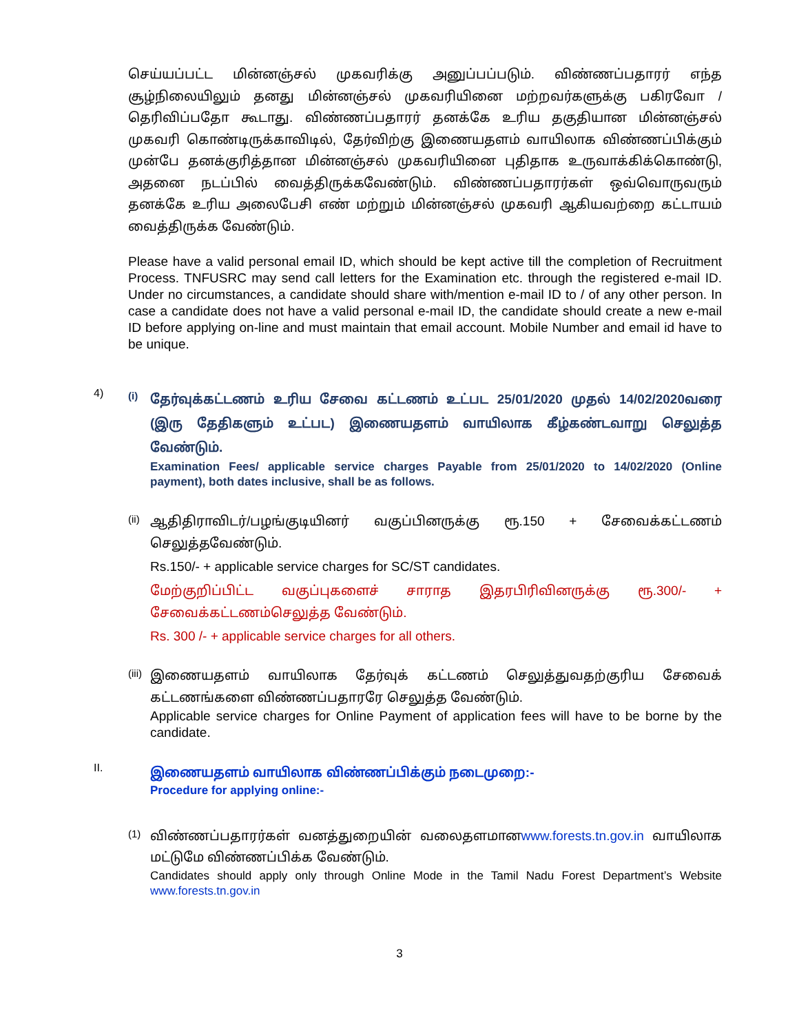செய்யப்பட்ட மின்னஞ்சல் முகவரிக்கு அனுப்பப்படும். விண்ணப்பதாரர் எந்த சூழ்நிலையிலும் தனது மின்னஞ்சல் முகவரியினை மற்றவர்களுக்கு பகிரவோ / தெரிவிப்பதோ கூடாது. விண்ணப்பதாரர் தனக்கே உரிய தகுதியான மின்னஞ்சல் முகவரி கொண்டிருக்காவிடில், தேர்விற்கு இணையதளம் வாயிலாக விண்ணப்பிக்கும் முன்பே தனக்குரித்தான மின்னஞ்சல் முகவரியினை புதிதாக உருவாக்கிக்கொண்டு, அதனை நடப்பில் வைத்திருக்கவேண்டும். விண்ணப்பதாரர்கள் ஒவ்வொருவரும் தனக்கே உரிய அலைபேசி எண் மற்றும் மின்னஞ்சல் முகவரி ஆகியவற்றை கட்டாயம் வைத்திருக்க வேண்டும்.
Please have a valid personal email ID, which should be kept active till the completion of Recruitment Process. TNFUSRC may send call letters for the Examination etc. through the registered e-mail ID. Under no circumstances, a candidate should share with/mention e-mail ID to / of any other person. In case a candidate does not have a valid personal e-mail ID, the candidate should create a new e-mail ID before applying on-line and must maintain that email account. Mobile Number and email id have to be unique.
4)
(i)
தேர்வுக்கட்டணம் உரிய சேவை கட்டணம் உட்பட 25/01/2020 முதல் 14/02/2020வரை (இரு தேதிகளும் உட்பட) இணையதளம் வாயிலாக கீழ்கண்டவாறு செலுத்த வேண்டும்.
Examination Fees/ applicable service charges Payable from 25/01/2020 to 14/02/2020 (Online payment), both dates inclusive, shall be as follows.
(ii)
ஆதிதிராவிடர்/பழங்குடியினர் வகுப்பினருக்கு ரூ.150 + சேவைக்கட்டணம் செலுத்தவேண்டும்.
Rs.150/- + applicable service charges for SC/ST candidates.
மேற்குறிப்பிட்ட வகுப்புகளைச் சாராத இதரபிரிவினருக்கு ரூ.300/- + சேவைக்கட்டணம்செலுத்த வேண்டும்.
Rs. 300 /- + applicable service charges for all others.
(iii)
இணையதளம் வாயிலாக தேர்வுக் கட்டணம் செலுத்துவதற்குரிய சேவைக் கட்டணங்களை விண்ணப்பதாரரே செலுத்த வேண்டும்.
Applicable service charges for Online Payment of application fees will have to be borne by the candidate.
II.
இணையதளம் வாயிலாக விண்ணப்பிக்கும் நடைமுறை:-
Procedure for applying online:-
(1)
விண்ணப்பதாரர்கள் வனத்துறையின் வலைதளமானwww.forests.tn.gov.in வாயிலாக மட்டுமே விண்ணப்பிக்க வேண்டும்.
Candidates should apply only through Online Mode in the Tamil Nadu Forest Department’s Website www.forests.tn.gov.in
3